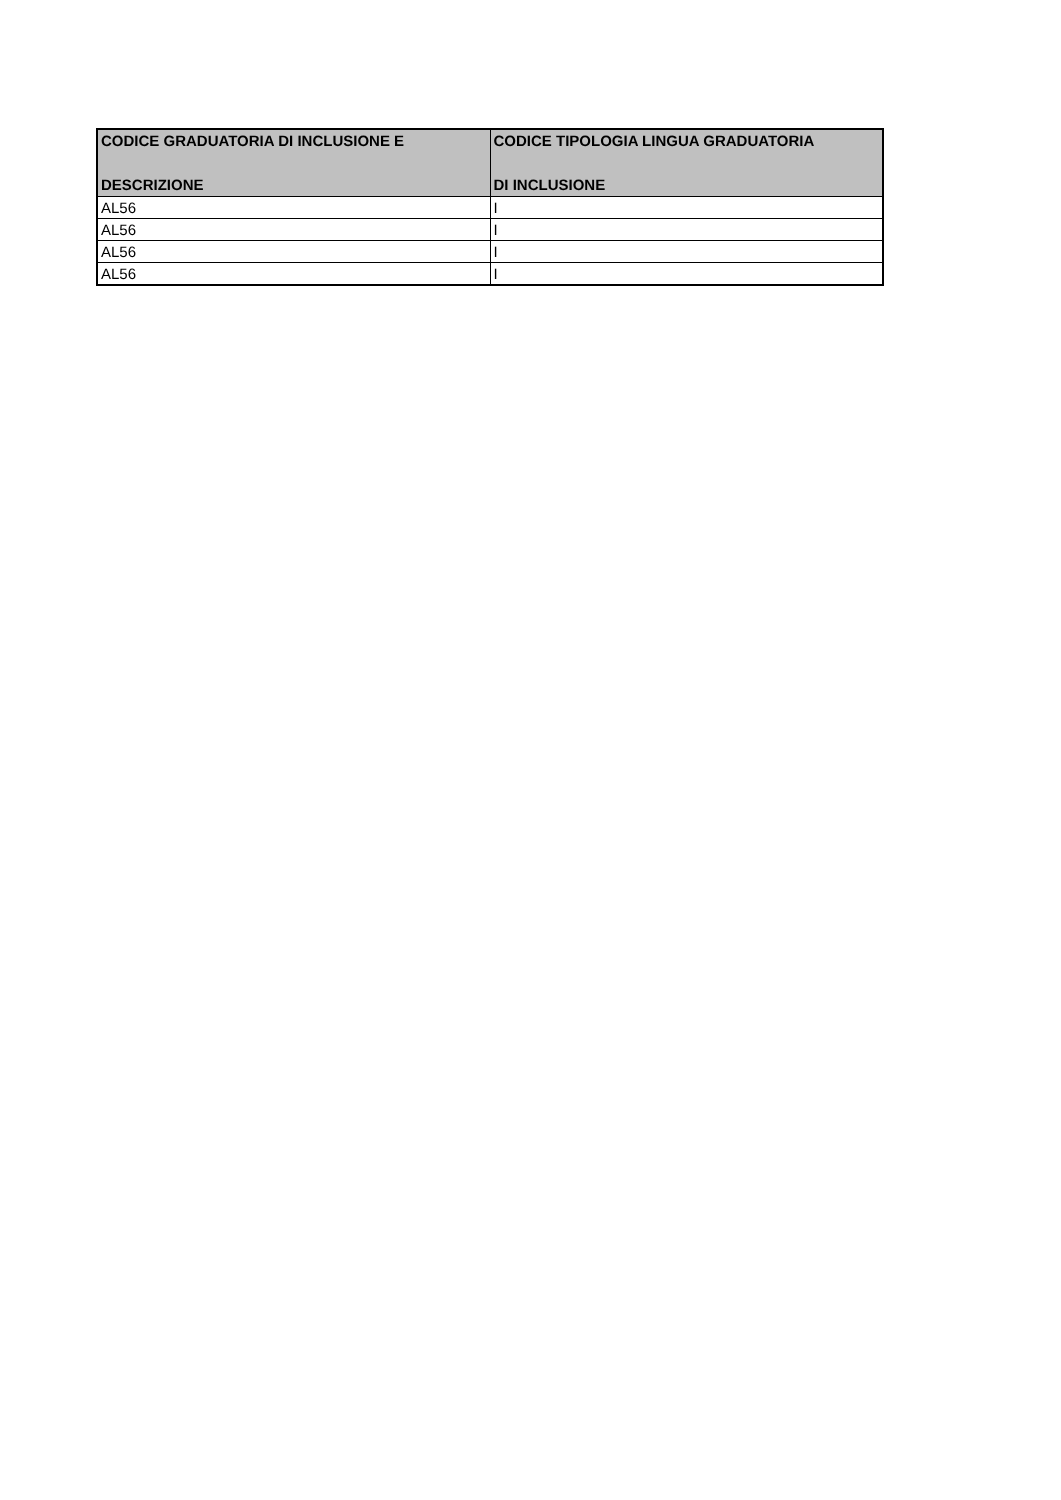| CODICE GRADUATORIA DI INCLUSIONE E DESCRIZIONE | CODICE TIPOLOGIA LINGUA GRADUATORIA DI INCLUSIONE |
| --- | --- |
| AL56 | I |
| AL56 | I |
| AL56 | I |
| AL56 | I |